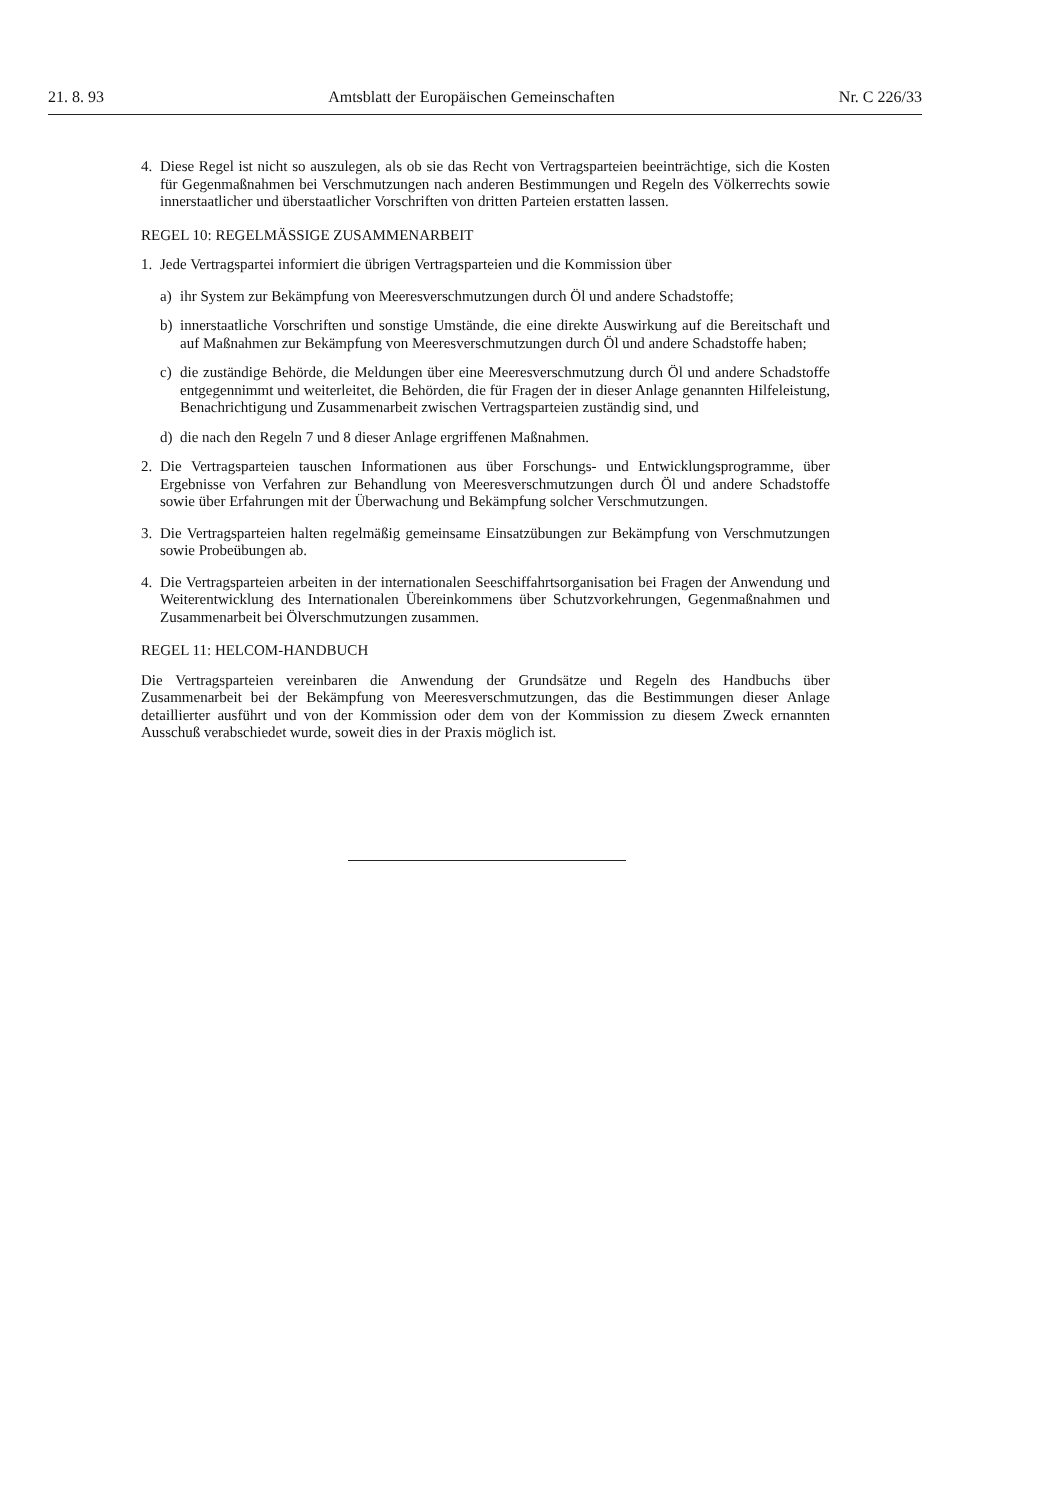21. 8. 93 Amtsblatt der Europäischen Gemeinschaften Nr. C 226/33
4. Diese Regel ist nicht so auszulegen, als ob sie das Recht von Vertragsparteien beeinträchtige, sich die Kosten für Gegenmaßnahmen bei Verschmutzungen nach anderen Bestimmungen und Regeln des Völkerrechts sowie innerstaatlicher und überstaatlicher Vorschriften von dritten Parteien erstatten lassen.
REGEL 10: REGELMÄSSIGE ZUSAMMENARBEIT
1. Jede Vertragspartei informiert die übrigen Vertragsparteien und die Kommission über
a) ihr System zur Bekämpfung von Meeresverschmutzungen durch Öl und andere Schadstoffe;
b) innerstaatliche Vorschriften und sonstige Umstände, die eine direkte Auswirkung auf die Bereitschaft und auf Maßnahmen zur Bekämpfung von Meeresverschmutzungen durch Öl und andere Schadstoffe haben;
c) die zuständige Behörde, die Meldungen über eine Meeresverschmutzung durch Öl und andere Schadstoffe entgegennimmt und weiterleitet, die Behörden, die für Fragen der in dieser Anlage genannten Hilfeleistung, Benachrichtigung und Zusammenarbeit zwischen Vertragsparteien zuständig sind, und
d) die nach den Regeln 7 und 8 dieser Anlage ergriffenen Maßnahmen.
2. Die Vertragsparteien tauschen Informationen aus über Forschungs- und Entwicklungsprogramme, über Ergebnisse von Verfahren zur Behandlung von Meeresverschmutzungen durch Öl und andere Schadstoffe sowie über Erfahrungen mit der Überwachung und Bekämpfung solcher Verschmutzungen.
3. Die Vertragsparteien halten regelmäßig gemeinsame Einsatzübungen zur Bekämpfung von Verschmutzungen sowie Probeübungen ab.
4. Die Vertragsparteien arbeiten in der internationalen Seeschiffahrtsorganisation bei Fragen der Anwendung und Weiterentwicklung des Internationalen Übereinkommens über Schutzvorkehrungen, Gegenmaßnahmen und Zusammenarbeit bei Ölverschmutzungen zusammen.
REGEL 11: HELCOM-HANDBUCH
Die Vertragsparteien vereinbaren die Anwendung der Grundsätze und Regeln des Handbuchs über Zusammenarbeit bei der Bekämpfung von Meeresverschmutzungen, das die Bestimmungen dieser Anlage detaillierter ausführt und von der Kommission oder dem von der Kommission zu diesem Zweck ernannten Ausschuß verabschiedet wurde, soweit dies in der Praxis möglich ist.